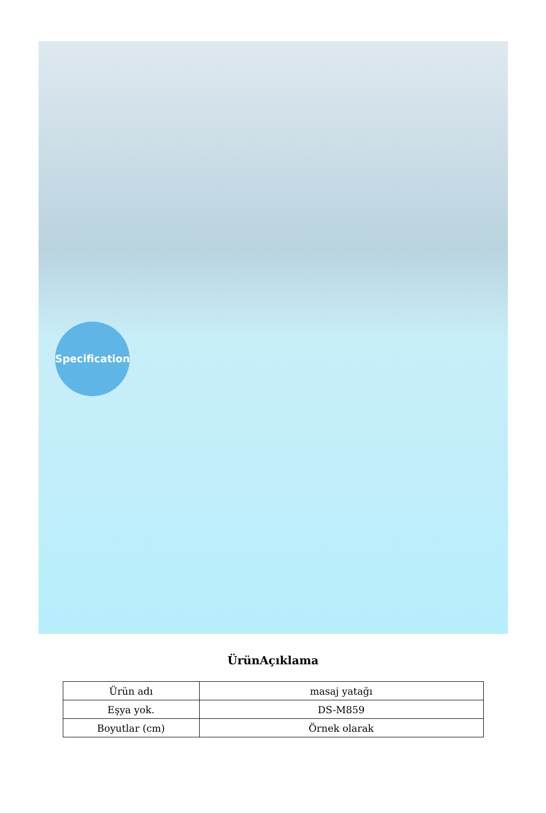Specification
ÜrünAçıklama
| Ürün adı | masaj yatağı |
| Eşya yok. | DS-M859 |
| Boyutlar (cm) | Örnek olarak |